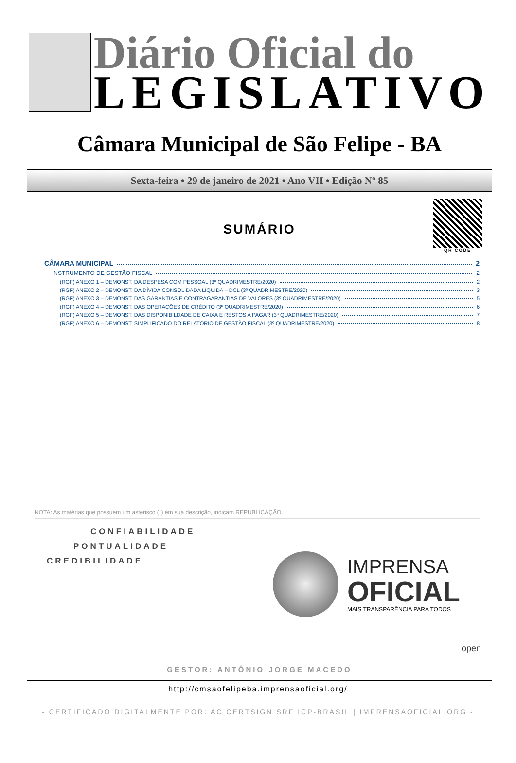Diário Oficial do
LEGISLATIVO
Câmara Municipal de São Felipe - BA
Sexta-feira • 29 de janeiro de 2021 • Ano VII • Edição Nº 85
QR CODE
SUMÁRIO
CÂMARA MUNICIPAL 2
INSTRUMENTO DE GESTÃO FISCAL 2
(RGF) ANEXO 1 – DEMONST. DA DESPESA COM PESSOAL (3º QUADRIMESTRE/2020) 2
(RGF) ANEXO 2 – DEMONST. DA DÍVIDA CONSOLIDADA LÍQUIDA – DCL (3º QUADRIMESTRE/2020) 3
(RGF) ANEXO 3 – DEMONST. DAS GARANTIAS E CONTRAGARANTIAS DE VALORES (3º QUADRIMESTRE/2020) 5
(RGF) ANEXO 4 – DEMONST. DAS OPERAÇÕES DE CRÉDITO (3º QUADRIMESTRE/2020) 6
(RGF) ANEXO 5 – DEMONST. DAS DISPONIBILDADE DE CAIXA E RESTOS A PAGAR (3º QUADRIMESTRE/2020) 7
(RGF) ANEXO 6 – DEMONST. SIMPLIFICADO DO RELATÓRIO DE GESTÃO FISCAL (3º QUADRIMESTRE/2020) 8
NOTA: As matérias que possuem um asterisco (*) em sua descrição, indicam REPUBLICAÇÃO.
CONFIABILIDADE
PONTUALIDADE
CREDIBILIDADE
IMPRENSA
OFICIAL
MAIS TRANSPARÊNCIA PARA TODOS
open
GESTOR: ANTÔNIO JORGE MACEDO
http://cmsaofelipeba.imprensaoficial.org/
- CERTIFICADO DIGITALMENTE POR: AC CERTSIGN SRF ICP-BRASIL | IMPRENSAOFICIAL.ORG -